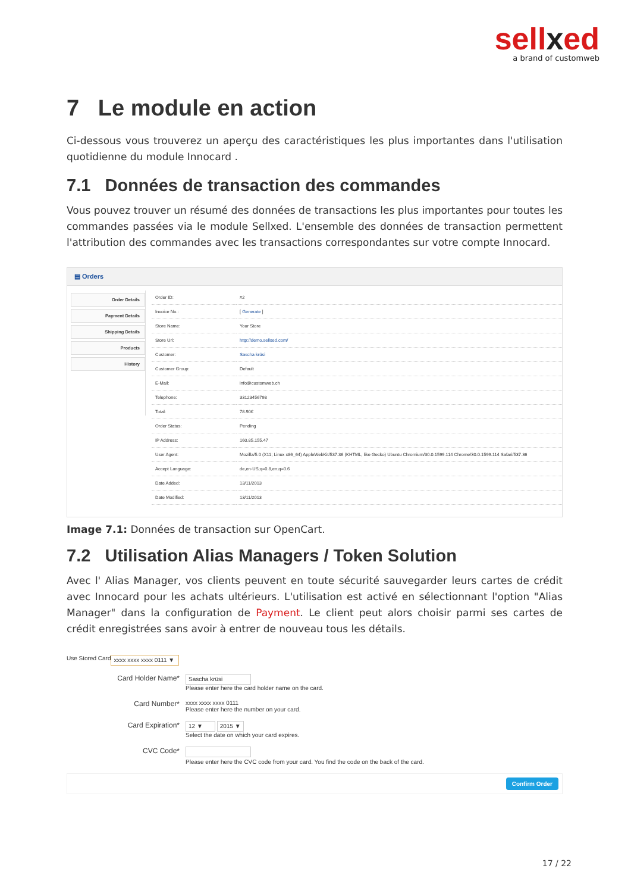sellxed
a brand of customweb
7 Le module en action
Ci-dessous vous trouverez un aperçu des caractéristiques les plus importantes dans l'utilisation quotidienne du module Innocard .
7.1 Données de transaction des commandes
Vous pouvez trouver un résumé des données de transactions les plus importantes pour toutes les commandes passées via le module Sellxed. L'ensemble des données de transaction permettent l'attribution des commandes avec les transactions correspondantes sur votre compte Innocard.
▤ Orders
Order Details
Payment Details
Shipping Details
Products
History
| Order ID: | #2 |
| Invoice No.: | [ Generate ] |
| Store Name: | Your Store |
| Store Url: | http://demo.sellxed.com/ |
| Customer: | Sascha krüsi |
| Customer Group: | Default |
| E-Mail: | info@customweb.ch |
| Telephone: | 33123456798 |
| Total: | 78.90€ |
| Order Status: | Pending |
| IP Address: | 160.85.155.47 |
| User Agent: | Mozilla/5.0 (X11; Linux x86_64) AppleWebKit/537.36 (KHTML, like Gecko) Ubuntu Chromium/30.0.1599.114 Chrome/30.0.1599.114 Safari/537.36 |
| Accept Language: | de,en-US;q=0.8,en;q=0.6 |
| Date Added: | 13/11/2013 |
| Date Modified: | 13/11/2013 |
Image 7.1: Données de transaction sur OpenCart.
7.2 Utilisation Alias Managers / Token Solution
Avec l' Alias Manager, vos clients peuvent en toute sécurité sauvegarder leurs cartes de crédit avec Innocard pour les achats ultérieurs. L'utilisation est activé en sélectionnant l'option "Alias Manager" dans la configuration de Payment. Le client peut alors choisir parmi ses cartes de crédit enregistrées sans avoir à entrer de nouveau tous les détails.
Use Stored Card xxxx xxxx xxxx 0111 ▼
Card Holder Name*
Sascha krüsi
Please enter here the card holder name on the card.
Card Number*
xxxx xxxx xxxx 0111
Please enter here the number on your card.
Card Expiration*
12 ▼ 2015 ▼
Select the date on which your card expires.
CVC Code*
Please enter here the CVC code from your card. You find the code on the back of the card.
Confirm Order
17 / 22